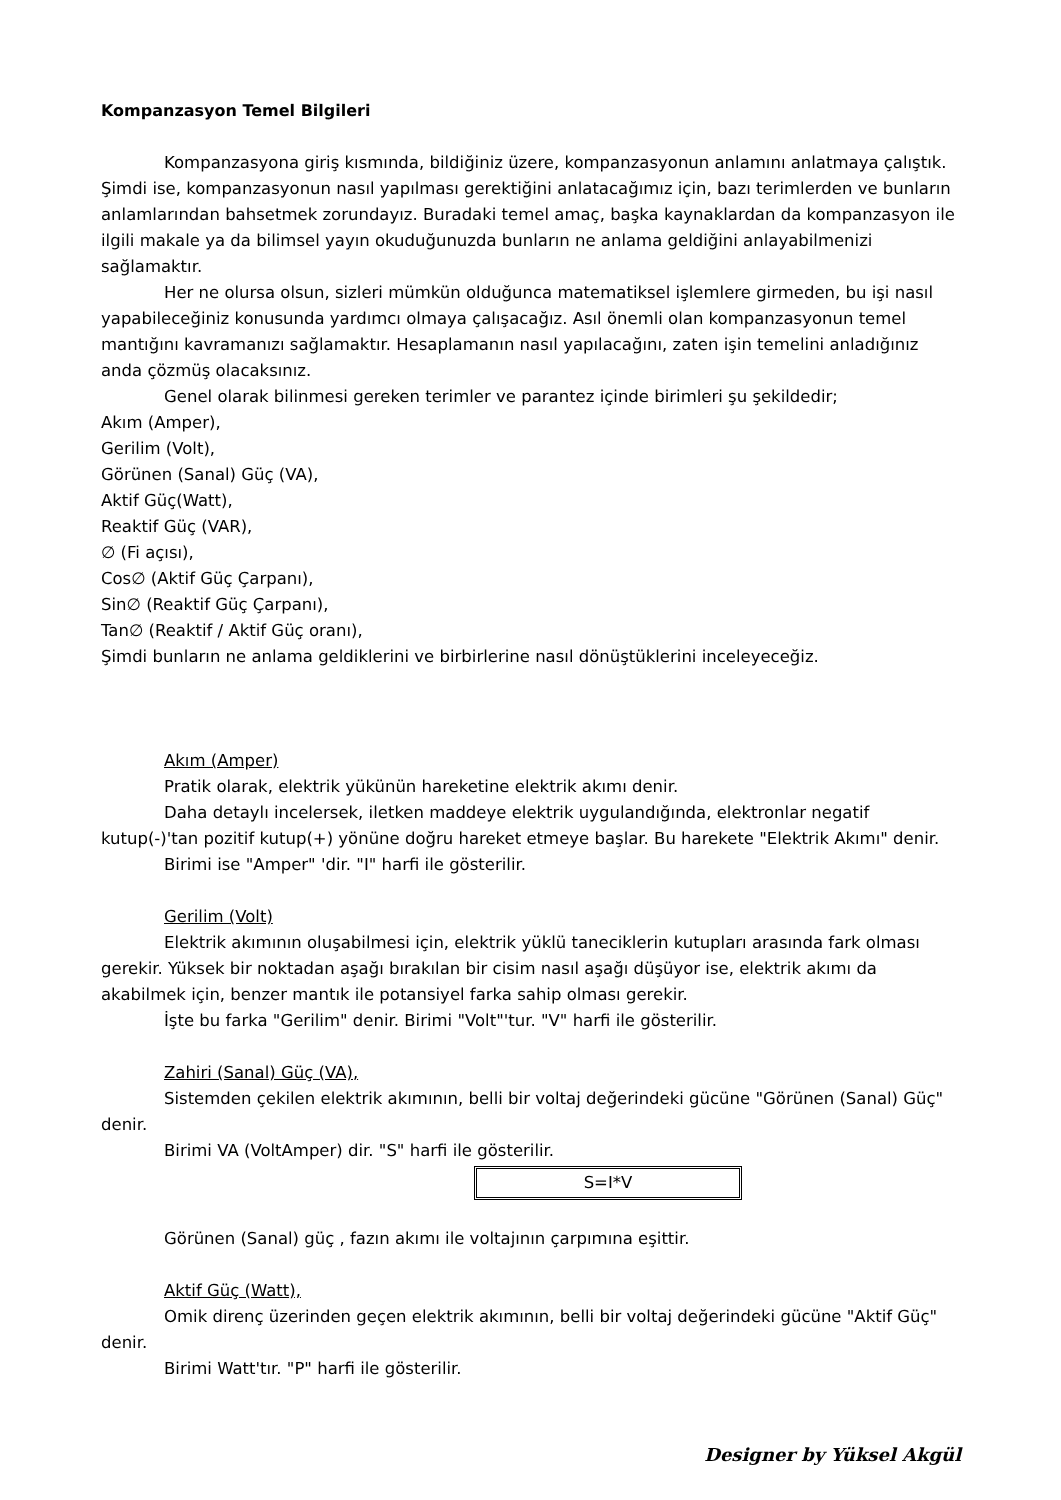Kompanzasyon Temel Bilgileri
Kompanzasyona giriş kısmında, bildiğiniz üzere, kompanzasyonun anlamını anlatmaya çalıştık. Şimdi ise, kompanzasyonun nasıl yapılması gerektiğini anlatacağımız için, bazı terimlerden ve bunların anlamlarından bahsetmek zorundayız. Buradaki temel amaç, başka kaynaklardan da kompanzasyon ile ilgili makale ya da bilimsel yayın okuduğunuzda bunların ne anlama geldiğini anlayabilmenizi sağlamaktır.
Her ne olursa olsun, sizleri mümkün olduğunca matematiksel işlemlere girmeden, bu işi nasıl yapabileceğiniz konusunda yardımcı olmaya çalışacağız. Asıl önemli olan kompanzasyonun temel mantığını kavramanızı sağlamaktır. Hesaplamanın nasıl yapılacağını, zaten işin temelini anladığınız anda çözmüş olacaksınız.
Genel olarak bilinmesi gereken terimler ve parantez içinde birimleri şu şekildedir;
Akım (Amper),
Gerilim (Volt),
Görünen (Sanal) Güç (VA),
Aktif Güç(Watt),
Reaktif Güç (VAR),
∅ (Fi açısı),
Cos∅ (Aktif Güç Çarpanı),
Sin∅ (Reaktif Güç Çarpanı),
Tan∅ (Reaktif / Aktif Güç oranı),
Şimdi bunların ne anlama geldiklerini ve birbirlerine nasıl dönüştüklerini inceleyeceğiz.
Akım (Amper)
Pratik olarak, elektrik yükünün hareketine elektrik akımı denir.
Daha detaylı incelersek, iletken maddeye elektrik uygulandığında, elektronlar negatif kutup(-)'tan pozitif kutup(+) yönüne doğru hareket etmeye başlar. Bu harekete "Elektrik Akımı" denir.
Birimi ise "Amper" 'dir. "I" harfi ile gösterilir.
Gerilim (Volt)
Elektrik akımının oluşabilmesi için, elektrik yüklü taneciklerin kutupları arasında fark olması gerekir. Yüksek bir noktadan aşağı bırakılan bir cisim nasıl aşağı düşüyor ise, elektrik akımı da akabilmek için, benzer mantık ile potansiyel farka sahip olması gerekir.
İşte bu farka "Gerilim" denir. Birimi "Volt"'tur. "V" harfi ile gösterilir.
Zahiri (Sanal) Güç (VA),
Sistemden çekilen elektrik akımının, belli bir voltaj değerindeki gücüne "Görünen (Sanal) Güç" denir.
Birimi VA (VoltAmper) dir. "S" harfi ile gösterilir.
S=I*V
Görünen (Sanal) güç , fazın akımı ile voltajının çarpımına eşittir.
Aktif Güç (Watt),
Omik direnç üzerinden geçen elektrik akımının, belli bir voltaj değerindeki gücüne "Aktif Güç" denir.
Birimi Watt'tır. "P" harfi ile gösterilir.
Designer by Yüksel Akgül